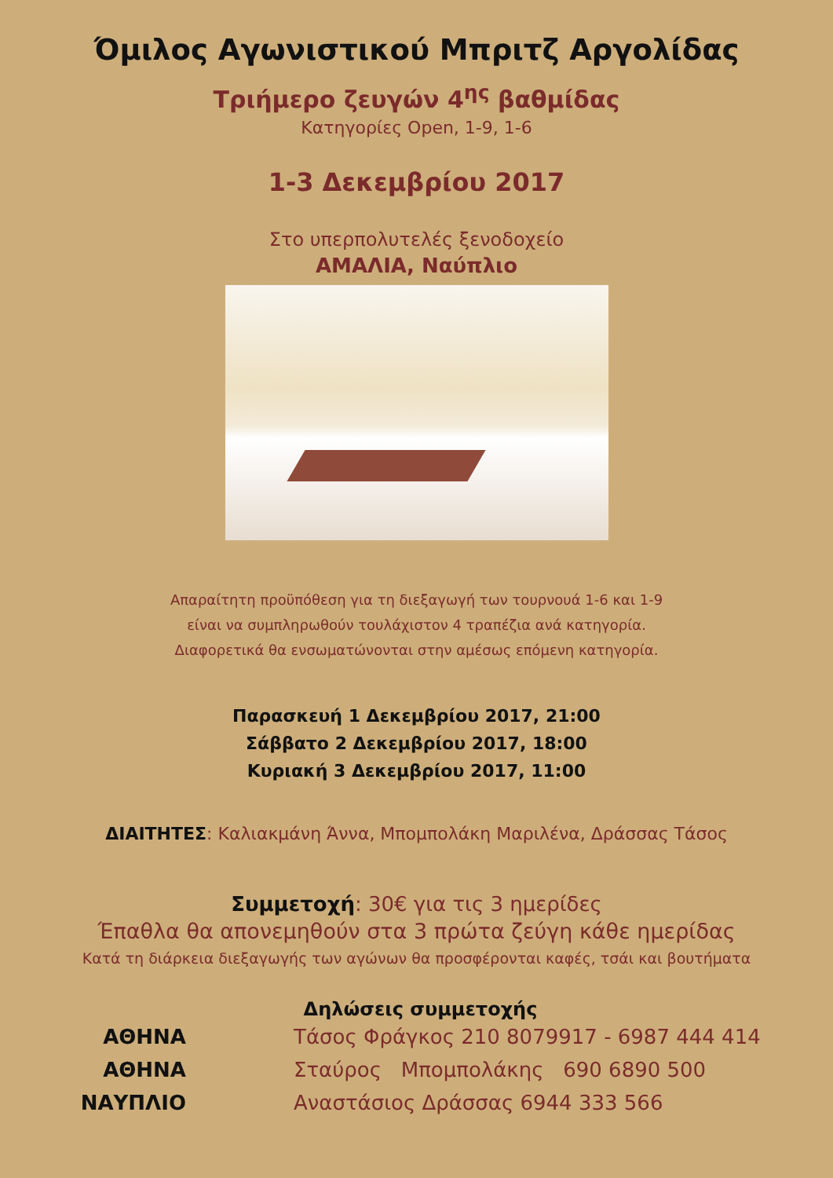Όμιλος Αγωνιστικού Μπριτζ Αργολίδας
Τριήμερο ζευγών 4<sup>ης</sup> βαθμίδας
Κατηγορίες Open, 1-9, 1-6
1-3 Δεκεμβρίου 2017
Στο υπερπολυτελές ξενοδοχείο
ΑΜΑΛΙΑ, Ναύπλιο
Απαραίτητη προϋπόθεση για τη διεξαγωγή των τουρνουά 1-6 και 1-9
είναι να συμπληρωθούν τουλάχιστον 4 τραπέζια ανά κατηγορία.
Διαφορετικά θα ενσωματώνονται στην αμέσως επόμενη κατηγορία.
Παρασκευή 1 Δεκεμβρίου 2017, 21:00
Σάββατο 2 Δεκεμβρίου 2017, 18:00
Κυριακή 3 Δεκεμβρίου 2017, 11:00
ΔΙΑΙΤΗΤΕΣ: Καλιακμάνη Άννα, Μπομπολάκη Μαριλένα, Δράσσας Τάσος
Συμμετοχή: 30€ για τις 3 ημερίδες
Έπαθλα θα απονεμηθούν στα 3 πρώτα ζεύγη κάθε ημερίδας
Κατά τη διάρκεια διεξαγωγής των αγώνων θα προσφέρονται καφές, τσάι και βουτήματα
Δηλώσεις συμμετοχής
ΑΘΗΝΑ Τάσος Φράγκος 210 8079917 - 6987 444 414
ΑΘΗΝΑ Σταύρος Μπομπολάκης 690 6890 500
ΝΑΥΠΛΙΟ Αναστάσιος Δράσσας 6944 333 566